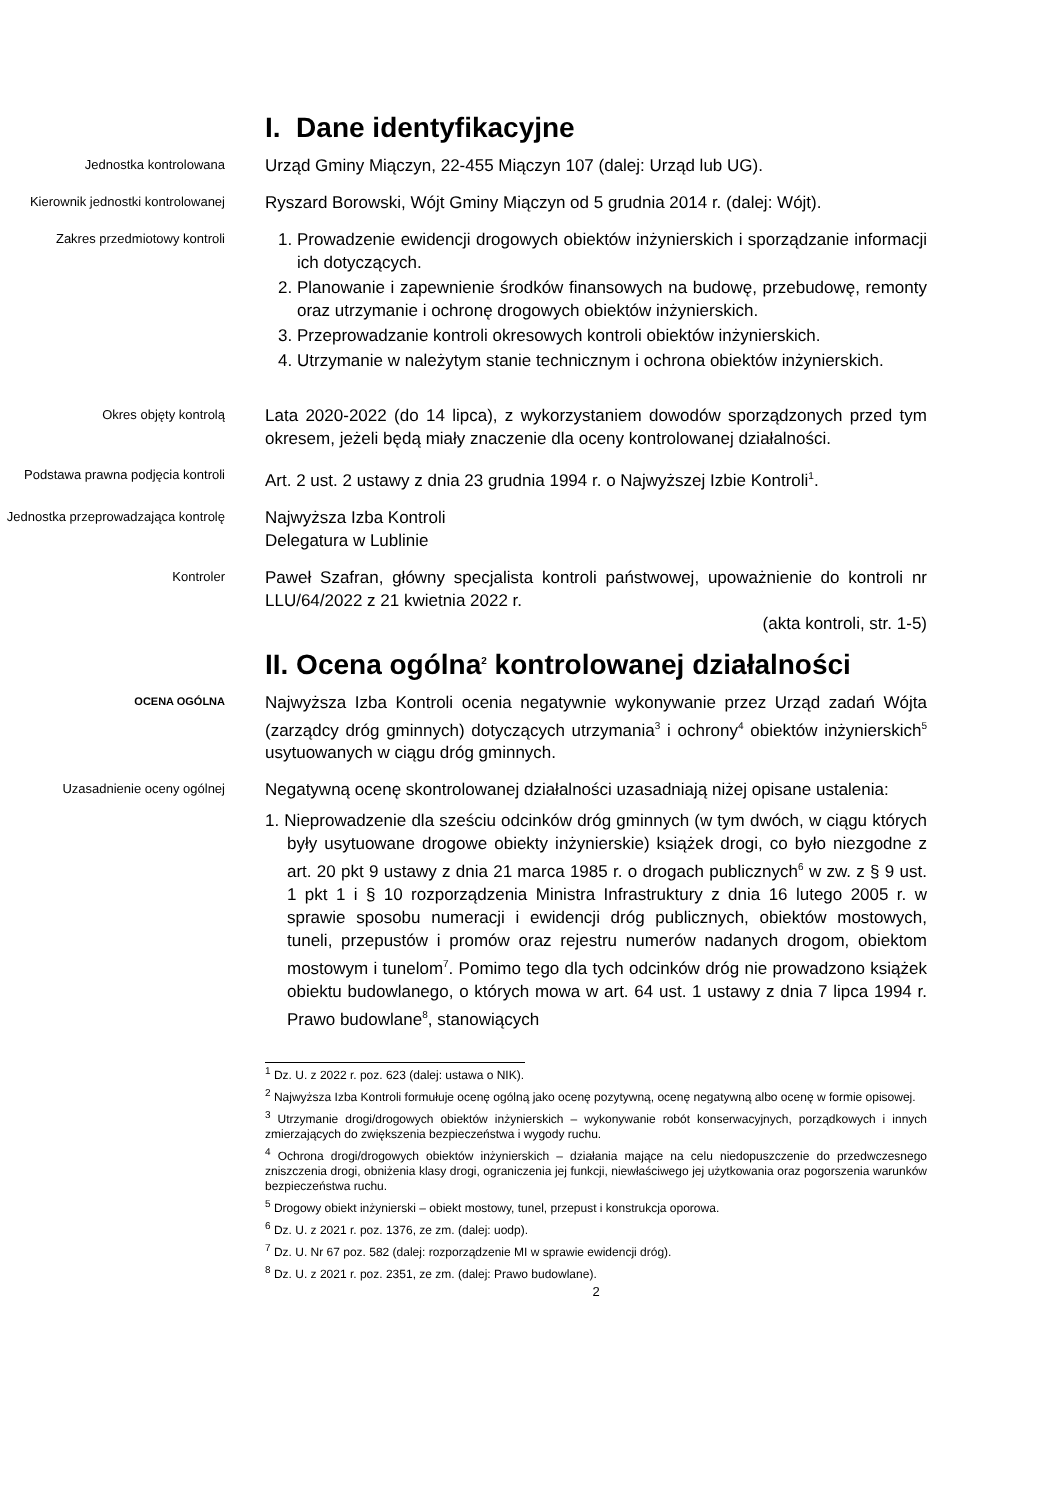I. Dane identyfikacyjne
Jednostka kontrolowana
Urząd Gminy Miączyn, 22-455 Miączyn 107 (dalej: Urząd lub UG).
Kierownik jednostki kontrolowanej
Ryszard Borowski, Wójt Gminy Miączyn od 5 grudnia 2014 r. (dalej: Wójt).
Zakres przedmiotowy kontroli
1. Prowadzenie ewidencji drogowych obiektów inżynierskich i sporządzanie informacji ich dotyczących.
2. Planowanie i zapewnienie środków finansowych na budowę, przebudowę, remonty oraz utrzymanie i ochronę drogowych obiektów inżynierskich.
3. Przeprowadzanie kontroli okresowych kontroli obiektów inżynierskich.
4. Utrzymanie w należytym stanie technicznym i ochrona obiektów inżynierskich.
Okres objęty kontrolą
Lata 2020-2022 (do 14 lipca), z wykorzystaniem dowodów sporządzonych przed tym okresem, jeżeli będą miały znaczenie dla oceny kontrolowanej działalności.
Podstawa prawna podjęcia kontroli
Art. 2 ust. 2 ustawy z dnia 23 grudnia 1994 r. o Najwyższej Izbie Kontroli<sup>1</sup>.
Jednostka przeprowadzająca kontrolę
Najwyższa Izba Kontroli
Delegatura w Lublinie
Kontroler
Paweł Szafran, główny specjalista kontroli państwowej, upoważnienie do kontroli nr LLU/64/2022 z 21 kwietnia 2022 r.
(akta kontroli, str. 1-5)
II. Ocena ogólna<sup>2</sup> kontrolowanej działalności
OCENA OGÓLNA
Najwyższa Izba Kontroli ocenia negatywnie wykonywanie przez Urząd zadań Wójta (zarządcy dróg gminnych) dotyczących utrzymania<sup>3</sup> i ochrony<sup>4</sup> obiektów inżynierskich<sup>5</sup> usytuowanych w ciągu dróg gminnych.
Uzasadnienie oceny ogólnej
Negatywną ocenę skontrolowanej działalności uzasadniają niżej opisane ustalenia:
1. Nieprowadzenie dla sześciu odcinków dróg gminnych (w tym dwóch, w ciągu których były usytuowane drogowe obiekty inżynierskie) książek drogi, co było niezgodne z art. 20 pkt 9 ustawy z dnia 21 marca 1985 r. o drogach publicznych<sup>6</sup> w zw. z § 9 ust. 1 pkt 1 i § 10 rozporządzenia Ministra Infrastruktury z dnia 16 lutego 2005 r. w sprawie sposobu numeracji i ewidencji dróg publicznych, obiektów mostowych, tuneli, przepustów i promów oraz rejestru numerów nadanych drogom, obiektom mostowym i tunelom<sup>7</sup>. Pomimo tego dla tych odcinków dróg nie prowadzono książek obiektu budowlanego, o których mowa w art. 64 ust. 1 ustawy z dnia 7 lipca 1994 r. Prawo budowlane<sup>8</sup>, stanowiących
<sup>1</sup> Dz. U. z 2022 r. poz. 623 (dalej: ustawa o NIK).
<sup>2</sup> Najwyższa Izba Kontroli formułuje ocenę ogólną jako ocenę pozytywną, ocenę negatywną albo ocenę w formie opisowej.
<sup>3</sup> Utrzymanie drogi/drogowych obiektów inżynierskich – wykonywanie robót konserwacyjnych, porządkowych i innych zmierzających do zwiększenia bezpieczeństwa i wygody ruchu.
<sup>4</sup> Ochrona drogi/drogowych obiektów inżynierskich – działania mające na celu niedopuszczenie do przedwczesnego zniszczenia drogi, obniżenia klasy drogi, ograniczenia jej funkcji, niewłaściwego jej użytkowania oraz pogorszenia warunków bezpieczeństwa ruchu.
<sup>5</sup> Drogowy obiekt inżynierski – obiekt mostowy, tunel, przepust i konstrukcja oporowa.
<sup>6</sup> Dz. U. z 2021 r. poz. 1376, ze zm. (dalej: uodp).
<sup>7</sup> Dz. U. Nr 67 poz. 582 (dalej: rozporządzenie MI w sprawie ewidencji dróg).
<sup>8</sup> Dz. U. z 2021 r. poz. 2351, ze zm. (dalej: Prawo budowlane).
2